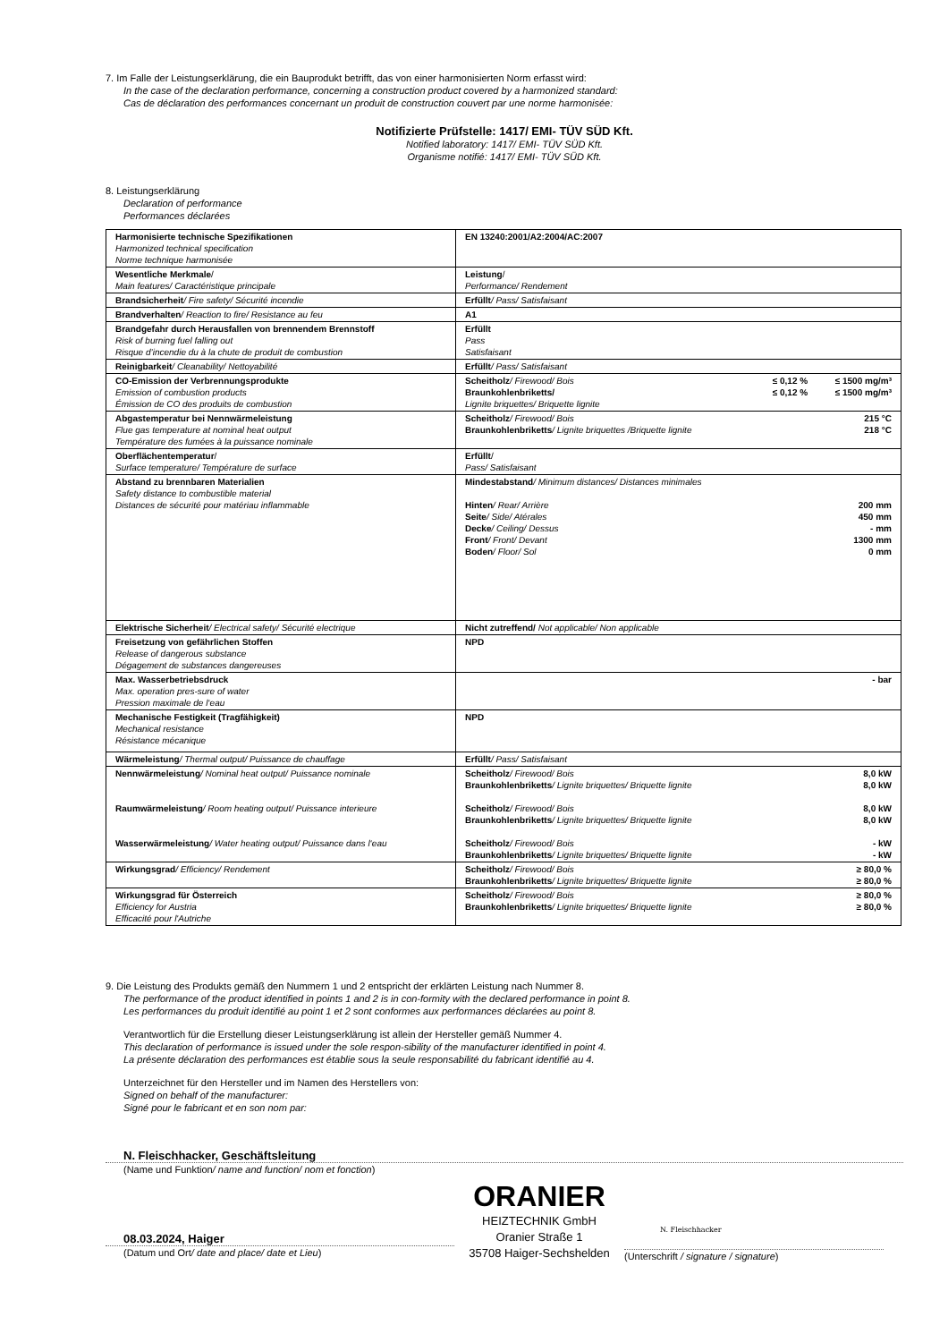7. Im Falle der Leistungserklärung, die ein Bauprodukt betrifft, das von einer harmonisierten Norm erfasst wird:
In the case of the declaration performance, concerning a construction product covered by a harmonized standard:
Cas de déclaration des performances concernant un produit de construction couvert par une norme harmonisée:
Notifizierte Prüfstelle: 1417/ EMI- TÜV SÜD Kft.
Notified laboratory: 1417/ EMI- TÜV SÜD Kft.
Organisme notifié: 1417/ EMI- TÜV SÜD Kft.
8. Leistungserklärung
Declaration of performance
Performances déclarées
| Harmonisierte technische Spezifikationen Harmonized technical specification Norme technique harmonisée | EN 13240:2001/A2:2004/AC:2007 |
| Wesentliche Merkmale / Main features/ Caractéristique principale | Leistung / Performance/ Rendement |
| Brandsicherheit / Fire safety/ Sécurité incendie | Erfüllt / Pass/ Satisfaisant |
| Brandverhalten / Reaction to fire/ Resistance au feu | A1 |
| Brandgefahr durch Herausfallen von brennendem Brennstoff Risk of burning fuel falling out Risque d’incendie du à la chute de produit de combustion | Erfüllt Pass Satisfaisant |
| Reinigbarkeit / Cleanability/ Nettoyabilité | Erfüllt / Pass/ Satisfaisant |
| CO-Emission der Verbrennungsprodukte Emission of combustion products Émission de CO des produits de combustion | Scheitholz / Firewood/ Bois ≤ 0,12 % ≤ 1500 mg/m³ Braunkohlenbriketts/ ≤ 0,12 % ≤ 1500 mg/m³ Lignite briquettes/ Briquette lignite |
| Abgastemperatur bei Nennwärmeleistung Flue gas temperature at nominal heat output Température des fumées à la puissance nominale | Scheitholz / Firewood/ Bois 215 °C Braunkohlenbriketts / Lignite briquettes /Briquette lignite 218 °C |
| Oberflächentemperatur / Surface temperature/ Température de surface | Erfüllt / Pass/ Satisfaisant |
| Abstand zu brennbaren Materialien Safety distance to combustible material Distances de sécurité pour matériau inflammable | Mindestabstand / Minimum distances/ Distances minimales Hinten / Rear/ Arrière 200 mm Seite / Side/ Atérales 450 mm Decke / Ceiling/ Dessus - mm Front / Front/ Devant 1300 mm Boden / Floor/ Sol 0 mm |
| Elektrische Sicherheit / Electrical safety/ Sécurité electrique | Nicht zutreffend/ Not applicable/ Non applicable |
| Freisetzung von gefährlichen Stoffen Release of dangerous substance Dégagement de substances dangereuses | NPD |
| Max. Wasserbetriebsdruck Max. operation pres-sure of water Pression maximale de l‘eau | - bar |
| Mechanische Festigkeit (Tragfähigkeit) Mechanical resistance Résistance mécanique | NPD |
| Wärmeleistung / Thermal output/ Puissance de chauffage | Erfüllt / Pass/ Satisfaisant |
| Nennwärmeleistung / Nominal heat output/ Puissance nominale Raumwärmeleistung / Room heating output/ Puissance interieure Wasserwärmeleistung / Water heating output/ Puissance dans l‘eau | Scheitholz / Firewood/ Bois 8,0 kW Braunkohlenbriketts / Lignite briquettes/ Briquette lignite 8,0 kW Scheitholz / Firewood/ Bois 8,0 kW Braunkohlenbriketts / Lignite briquettes/ Briquette lignite 8,0 kW Scheitholz / Firewood/ Bois - kW Braunkohlenbriketts / Lignite briquettes/ Briquette lignite - kW |
| Wirkungsgrad / Efficiency/ Rendement | Scheitholz / Firewood/ Bois ≥ 80,0 % Braunkohlenbriketts / Lignite briquettes/ Briquette lignite ≥ 80,0 % |
| Wirkungsgrad für Österreich Efficiency for Austria Efficacité pour l'Autriche | Scheitholz / Firewood/ Bois ≥ 80,0 % Braunkohlenbriketts / Lignite briquettes/ Briquette lignite ≥ 80,0 % |
9. Die Leistung des Produkts gemäß den Nummern 1 und 2 entspricht der erklärten Leistung nach Nummer 8.
The performance of the product identified in points 1 and 2 is in con-formity with the declared performance in point 8.
Les performances du produit identifié au point 1 et 2 sont conformes aux performances déclarées au point 8.
Verantwortlich für die Erstellung dieser Leistungserklärung ist allein der Hersteller gemäß Nummer 4.
This declaration of performance is issued under the sole respon-sibility of the manufacturer identified in point 4.
La présente déclaration des performances est établie sous la seule responsabilité du fabricant identifié au 4.
Unterzeichnet für den Hersteller und im Namen des Herstellers von:
Signed on behalf of the manufacturer:
Signé pour le fabricant et en son nom par:
N. Fleischhacker, Geschäftsleitung
(Name und Funktion/ name and function/ nom et fonction)
08.03.2024, Haiger
(Datum und Ort/ date and place/ date et Lieu)
ORANIER
HEIZTECHNIK GmbH
Oranier Straße 1
35708 Haiger-Sechshelden
N. Fleischhacker
(Unterschrift / signature / signature)